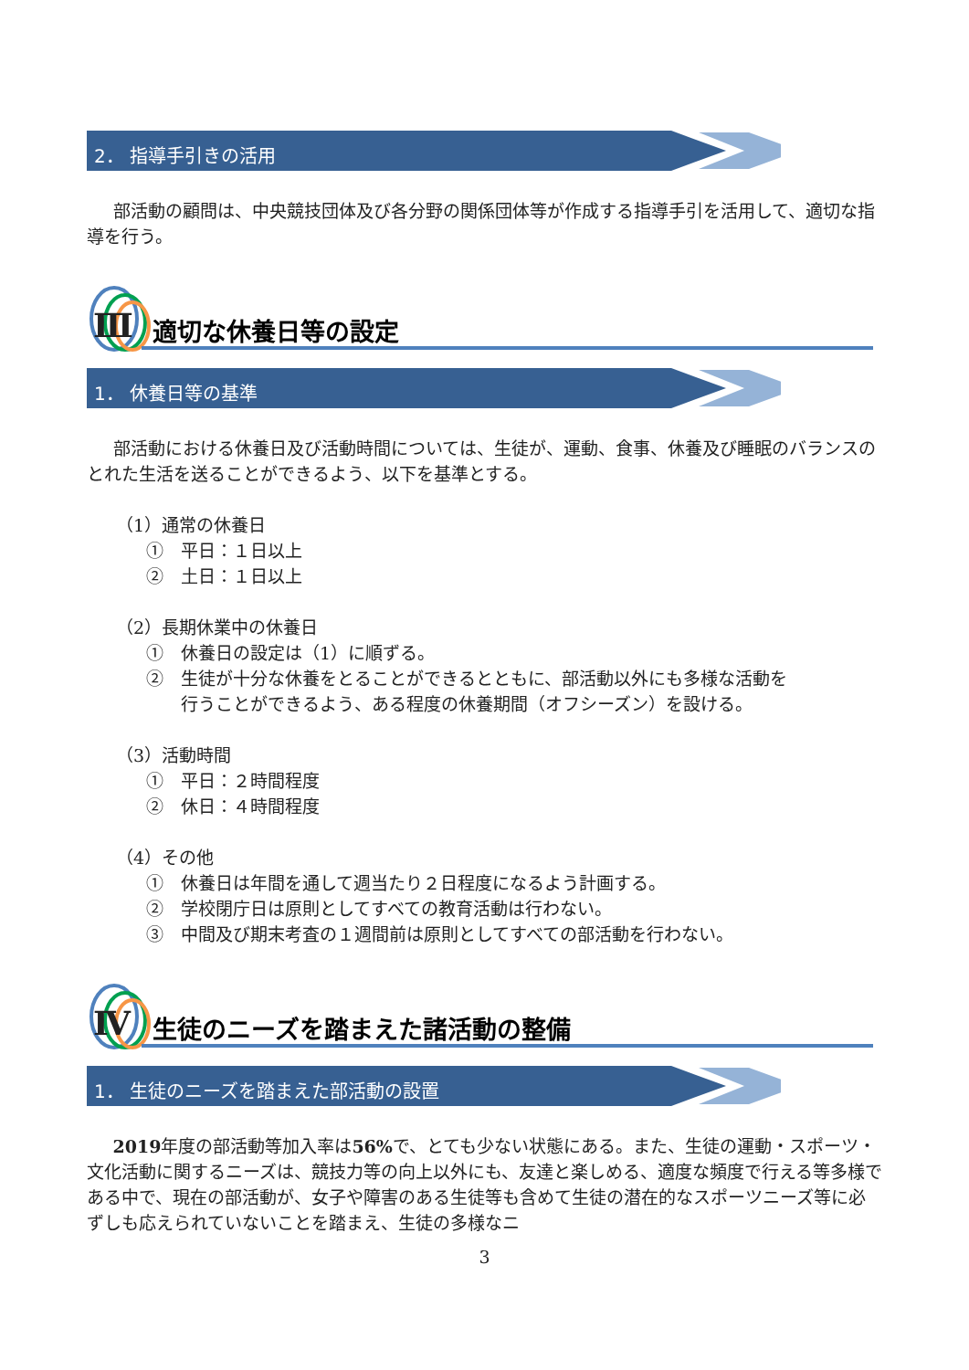2． 指導手引きの活用
部活動の顧問は、中央競技団体及び各分野の関係団体等が作成する指導手引を活用して、適切な指導を行う。
Ⅲ 適切な休養日等の設定
1． 休養日等の基準
部活動における休養日及び活動時間については、生徒が、運動、食事、休養及び睡眠のバランスのとれた生活を送ることができるよう、以下を基準とする。
（1）通常の休養日
①　平日：１日以上
②　土日：１日以上
（2）長期休業中の休養日
①　休養日の設定は（1）に順ずる。
②　生徒が十分な休養をとることができるとともに、部活動以外にも多様な活動を
行うことができるよう、ある程度の休養期間（オフシーズン）を設ける。
（3）活動時間
①　平日：２時間程度
②　休日：４時間程度
（4）その他
①　休養日は年間を通して週当たり２日程度になるよう計画する。
②　学校閉庁日は原則としてすべての教育活動は行わない。
③　中間及び期末考査の１週間前は原則としてすべての部活動を行わない。
Ⅳ 生徒のニーズを踏まえた諸活動の整備
1． 生徒のニーズを踏まえた部活動の設置
2019年度の部活動等加入率は56% で、とても少ない状態にある。また、生徒の運動・スポーツ・文化活動に関するニーズは、競技力等の向上以外にも、友達と楽しめる、適度な頻度で行える等多様である中で、現在の部活動が、女子や障害のある生徒等も含めて生徒の潜在的なスポーツニーズ等に必ずしも応えられていないことを踏まえ、生徒の多様なニ
3